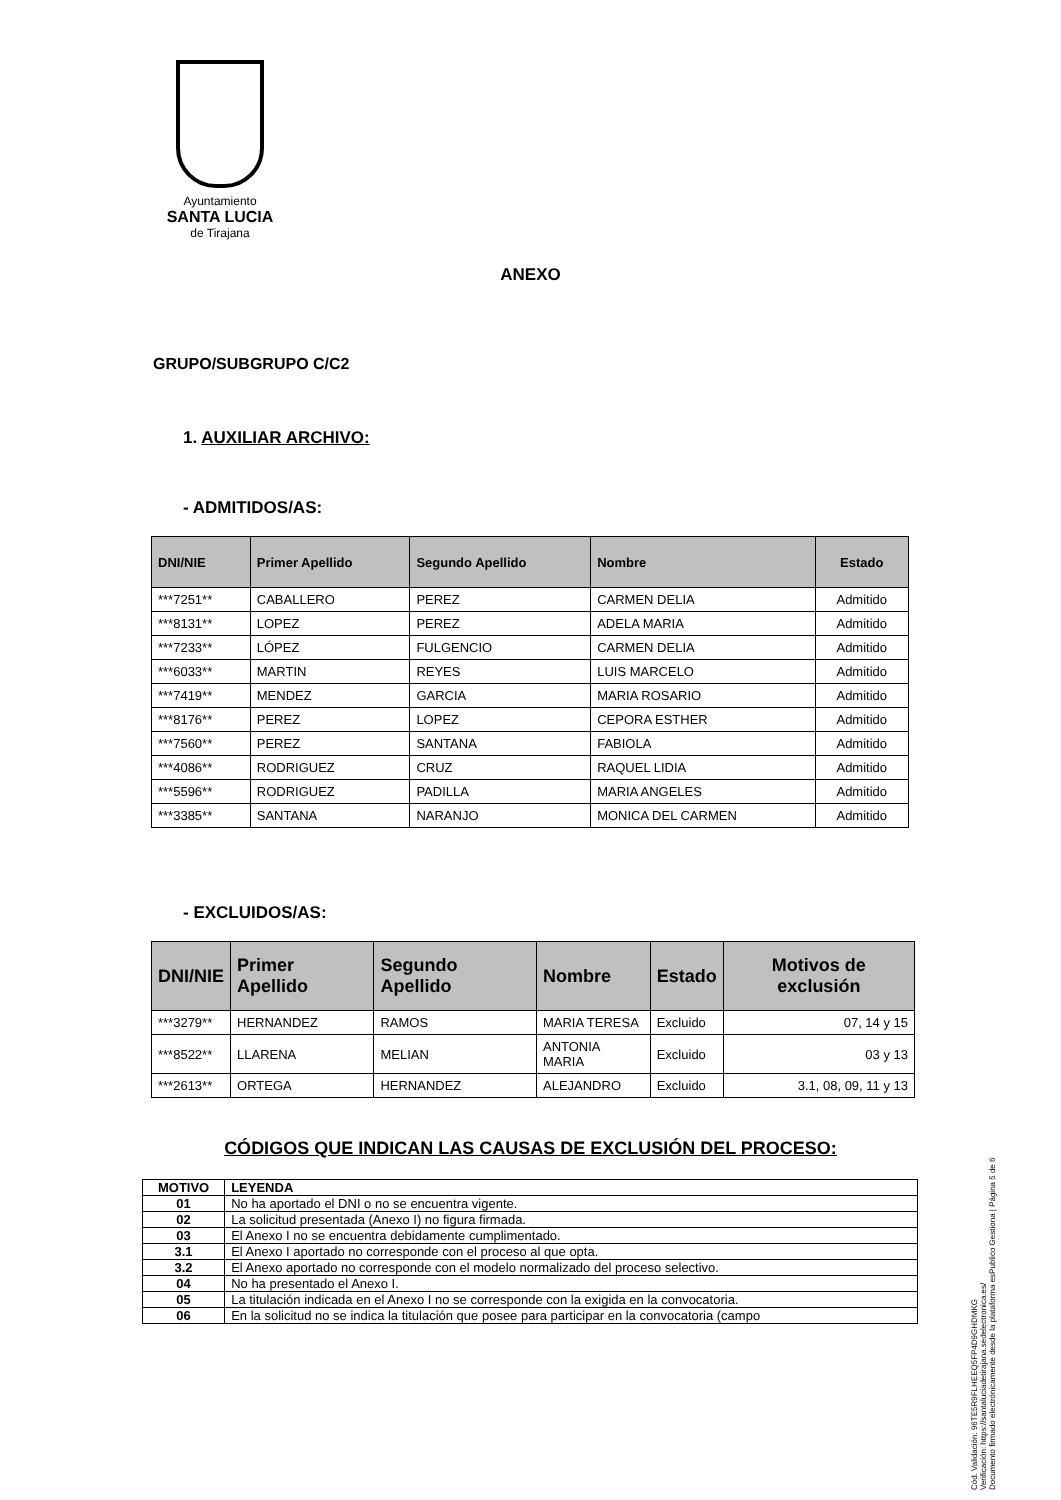Ayuntamiento
SANTA LUCIA
de Tirajana
ANEXO
GRUPO/SUBGRUPO C/C2
1. AUXILIAR ARCHIVO:
- ADMITIDOS/AS:
| DNI/NIE | Primer Apellido | Segundo Apellido | Nombre | Estado |
| --- | --- | --- | --- | --- |
| ***7251** | CABALLERO | PEREZ | CARMEN DELIA | Admitido |
| ***8131** | LOPEZ | PEREZ | ADELA MARIA | Admitido |
| ***7233** | LÓPEZ | FULGENCIO | CARMEN DELIA | Admitido |
| ***6033** | MARTIN | REYES | LUIS MARCELO | Admitido |
| ***7419** | MENDEZ | GARCIA | MARIA ROSARIO | Admitido |
| ***8176** | PEREZ | LOPEZ | CEPORA ESTHER | Admitido |
| ***7560** | PEREZ | SANTANA | FABIOLA | Admitido |
| ***4086** | RODRIGUEZ | CRUZ | RAQUEL LIDIA | Admitido |
| ***5596** | RODRIGUEZ | PADILLA | MARIA ANGELES | Admitido |
| ***3385** | SANTANA | NARANJO | MONICA DEL CARMEN | Admitido |
- EXCLUIDOS/AS:
| DNI/NIE | Primer Apellido | Segundo Apellido | Nombre | Estado | Motivos de exclusión |
| --- | --- | --- | --- | --- | --- |
| ***3279** | HERNANDEZ | RAMOS | MARIA TERESA | Excluido | 07, 14 y 15 |
| ***8522** | LLARENA | MELIAN | ANTONIA MARIA | Excluido | 03 y 13 |
| ***2613** | ORTEGA | HERNANDEZ | ALEJANDRO | Excluido | 3.1, 08, 09, 11 y 13 |
CÓDIGOS QUE INDICAN LAS CAUSAS DE EXCLUSIÓN DEL PROCESO:
| MOTIVO | LEYENDA |
| --- | --- |
| 01 | No ha aportado el DNI o no se encuentra vigente. |
| 02 | La solicitud presentada (Anexo I) no figura firmada. |
| 03 | El Anexo I no se encuentra debidamente cumplimentado. |
| 3.1 | El Anexo I aportado no corresponde con el proceso al que opta. |
| 3.2 | El Anexo aportado no corresponde con el modelo normalizado del proceso selectivo. |
| 04 | No ha presentado el Anexo I. |
| 05 | La titulación indicada en el Anexo I no se corresponde con la exigida en la convocatoria. |
| 06 | En la solicitud no se indica la titulación que posee para participar en la convocatoria (campo |
Cód. Validación: 96TE5R9FLHEEQ5FP4D9GHDMKG
Verificación: https://santaluciadetirajana.sedelectronica.es/
Documento firmado electrónicamente desde la plataforma esPublico Gestiona | Página 5 de 6